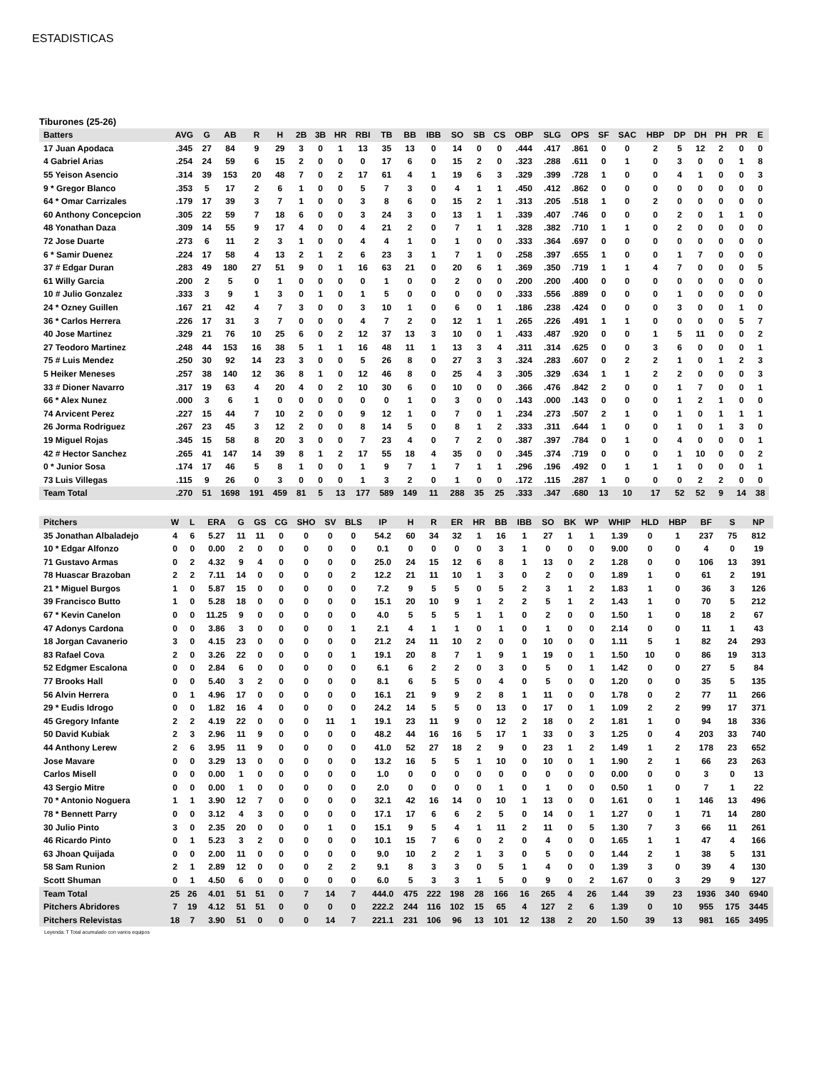ESTADISTICAS
Tiburones (25-26)
| Batters | AVG | G | AB | R | H | 2B | 3B | HR | RBI | TB | BB | IBB | SO | SB | CS | OBP | SLG | OPS | SF | SAC | HBP | DP | DH | PH | PR | E |
| --- | --- | --- | --- | --- | --- | --- | --- | --- | --- | --- | --- | --- | --- | --- | --- | --- | --- | --- | --- | --- | --- | --- | --- | --- | --- | --- |
| 17 Juan Apodaca | .345 | 27 | 84 | 9 | 29 | 3 | 0 | 1 | 13 | 35 | 13 | 0 | 14 | 0 | 0 | .444 | .417 | .861 | 0 | 0 | 2 | 5 | 12 | 2 | 0 | 0 |
| 4 Gabriel Arias | .254 | 24 | 59 | 6 | 15 | 2 | 0 | 0 | 0 | 17 | 6 | 0 | 15 | 2 | 0 | .323 | .288 | .611 | 0 | 1 | 0 | 3 | 0 | 0 | 1 | 8 |
| 55 Yeison Asencio | .314 | 39 | 153 | 20 | 48 | 7 | 0 | 2 | 17 | 61 | 4 | 1 | 19 | 6 | 3 | .329 | .399 | .728 | 1 | 0 | 0 | 4 | 1 | 0 | 0 | 3 |
| 9 * Gregor Blanco | .353 | 5 | 17 | 2 | 6 | 1 | 0 | 0 | 5 | 7 | 3 | 0 | 4 | 1 | 1 | .450 | .412 | .862 | 0 | 0 | 0 | 0 | 0 | 0 | 0 | 0 |
| 64 * Omar Carrizales | .179 | 17 | 39 | 3 | 7 | 1 | 0 | 0 | 3 | 8 | 6 | 0 | 15 | 2 | 1 | .313 | .205 | .518 | 1 | 0 | 2 | 0 | 0 | 0 | 0 | 0 |
| 60 Anthony Concepcion | .305 | 22 | 59 | 7 | 18 | 6 | 0 | 0 | 3 | 24 | 3 | 0 | 13 | 1 | 1 | .339 | .407 | .746 | 0 | 0 | 0 | 2 | 0 | 1 | 1 | 0 |
| 48 Yonathan Daza | .309 | 14 | 55 | 9 | 17 | 4 | 0 | 0 | 4 | 21 | 2 | 0 | 7 | 1 | 1 | .328 | .382 | .710 | 1 | 1 | 0 | 2 | 0 | 0 | 0 | 0 |
| 72 Jose Duarte | .273 | 6 | 11 | 2 | 3 | 1 | 0 | 0 | 4 | 4 | 1 | 0 | 1 | 0 | 0 | .333 | .364 | .697 | 0 | 0 | 0 | 0 | 0 | 0 | 0 | 0 |
| 6 * Samir Duenez | .224 | 17 | 58 | 4 | 13 | 2 | 1 | 2 | 6 | 23 | 3 | 1 | 7 | 1 | 0 | .258 | .397 | .655 | 1 | 0 | 0 | 1 | 7 | 0 | 0 | 0 |
| 37 # Edgar Duran | .283 | 49 | 180 | 27 | 51 | 9 | 0 | 1 | 16 | 63 | 21 | 0 | 20 | 6 | 1 | .369 | .350 | .719 | 1 | 1 | 4 | 7 | 0 | 0 | 0 | 5 |
| 61 Willy Garcia | .200 | 2 | 5 | 0 | 1 | 0 | 0 | 0 | 0 | 1 | 0 | 0 | 2 | 0 | 0 | .200 | .200 | .400 | 0 | 0 | 0 | 0 | 0 | 0 | 0 | 0 |
| 10 # Julio Gonzalez | .333 | 3 | 9 | 1 | 3 | 0 | 1 | 0 | 1 | 5 | 0 | 0 | 0 | 0 | 0 | .333 | .556 | .889 | 0 | 0 | 0 | 1 | 0 | 0 | 0 | 0 |
| 24 * Ozney Guillen | .167 | 21 | 42 | 4 | 7 | 3 | 0 | 0 | 3 | 10 | 1 | 0 | 6 | 0 | 1 | .186 | .238 | .424 | 0 | 0 | 0 | 3 | 0 | 0 | 1 | 0 |
| 36 * Carlos Herrera | .226 | 17 | 31 | 3 | 7 | 0 | 0 | 0 | 4 | 7 | 2 | 0 | 12 | 1 | 1 | .265 | .226 | .491 | 1 | 1 | 0 | 0 | 0 | 0 | 5 | 7 |
| 40 Jose Martinez | .329 | 21 | 76 | 10 | 25 | 6 | 0 | 2 | 12 | 37 | 13 | 3 | 10 | 0 | 1 | .433 | .487 | .920 | 0 | 0 | 1 | 5 | 11 | 0 | 0 | 2 |
| 27 Teodoro Martinez | .248 | 44 | 153 | 16 | 38 | 5 | 1 | 1 | 16 | 48 | 11 | 1 | 13 | 3 | 4 | .311 | .314 | .625 | 0 | 0 | 3 | 6 | 0 | 0 | 0 | 1 |
| 75 # Luis Mendez | .250 | 30 | 92 | 14 | 23 | 3 | 0 | 0 | 5 | 26 | 8 | 0 | 27 | 3 | 3 | .324 | .283 | .607 | 0 | 2 | 2 | 1 | 0 | 1 | 2 | 3 |
| 5 Heiker Meneses | .257 | 38 | 140 | 12 | 36 | 8 | 1 | 0 | 12 | 46 | 8 | 0 | 25 | 4 | 3 | .305 | .329 | .634 | 1 | 1 | 2 | 2 | 0 | 0 | 0 | 3 |
| 33 # Dioner Navarro | .317 | 19 | 63 | 4 | 20 | 4 | 0 | 2 | 10 | 30 | 6 | 0 | 10 | 0 | 0 | .366 | .476 | .842 | 2 | 0 | 0 | 1 | 7 | 0 | 0 | 1 |
| 66 * Alex Nunez | .000 | 3 | 6 | 1 | 0 | 0 | 0 | 0 | 0 | 0 | 1 | 0 | 3 | 0 | 0 | .143 | .000 | .143 | 0 | 0 | 0 | 1 | 2 | 1 | 0 | 0 |
| 74 Arvicent Perez | .227 | 15 | 44 | 7 | 10 | 2 | 0 | 0 | 9 | 12 | 1 | 0 | 7 | 0 | 1 | .234 | .273 | .507 | 2 | 1 | 0 | 1 | 0 | 1 | 1 | 1 |
| 26 Jorma Rodriguez | .267 | 23 | 45 | 3 | 12 | 2 | 0 | 0 | 8 | 14 | 5 | 0 | 8 | 1 | 2 | .333 | .311 | .644 | 1 | 0 | 0 | 1 | 0 | 1 | 3 | 0 |
| 19 Miguel Rojas | .345 | 15 | 58 | 8 | 20 | 3 | 0 | 0 | 7 | 23 | 4 | 0 | 7 | 2 | 0 | .387 | .397 | .784 | 0 | 1 | 0 | 4 | 0 | 0 | 0 | 1 |
| 42 # Hector Sanchez | .265 | 41 | 147 | 14 | 39 | 8 | 1 | 2 | 17 | 55 | 18 | 4 | 35 | 0 | 0 | .345 | .374 | .719 | 0 | 0 | 0 | 1 | 10 | 0 | 0 | 2 |
| 0 * Junior Sosa | .174 | 17 | 46 | 5 | 8 | 1 | 0 | 0 | 1 | 9 | 7 | 1 | 7 | 1 | 1 | .296 | .196 | .492 | 0 | 1 | 1 | 1 | 0 | 0 | 0 | 1 |
| 73 Luis Villegas | .115 | 9 | 26 | 0 | 3 | 0 | 0 | 0 | 1 | 3 | 2 | 0 | 1 | 0 | 0 | .172 | .115 | .287 | 1 | 0 | 0 | 0 | 2 | 2 | 0 | 0 |
| Team Total | .270 | 51 | 1698 | 191 | 459 | 81 | 5 | 13 | 177 | 589 | 149 | 11 | 288 | 35 | 25 | .333 | .347 | .680 | 13 | 10 | 17 | 52 | 52 | 9 | 14 | 38 |
| Pitchers | W | L | ERA | G | GS | CG | SHO | SV | BLS | IP | H | R | ER | HR | BB | IBB | SO | BK | WP | WHIP | HLD | HBP | BF | S | NP |
| --- | --- | --- | --- | --- | --- | --- | --- | --- | --- | --- | --- | --- | --- | --- | --- | --- | --- | --- | --- | --- | --- | --- | --- | --- | --- |
| 35 Jonathan Albaladejo | 4 | 6 | 5.27 | 11 | 11 | 0 | 0 | 0 | 0 | 54.2 | 60 | 34 | 32 | 1 | 16 | 1 | 27 | 1 | 1 | 1.39 | 0 | 1 | 237 | 75 | 812 |
| 10 * Edgar Alfonzo | 0 | 0 | 0.00 | 2 | 0 | 0 | 0 | 0 | 0 | 0.1 | 0 | 0 | 0 | 0 | 3 | 1 | 0 | 0 | 0 | 9.00 | 0 | 0 | 4 | 0 | 19 |
| 71 Gustavo Armas | 0 | 2 | 4.32 | 9 | 4 | 0 | 0 | 0 | 0 | 25.0 | 24 | 15 | 12 | 6 | 8 | 1 | 13 | 0 | 2 | 1.28 | 0 | 0 | 106 | 13 | 391 |
| 78 Huascar Brazoban | 2 | 2 | 7.11 | 14 | 0 | 0 | 0 | 0 | 2 | 12.2 | 21 | 11 | 10 | 1 | 3 | 0 | 2 | 0 | 0 | 1.89 | 1 | 0 | 61 | 2 | 191 |
| 21 * Miguel Burgos | 1 | 0 | 5.87 | 15 | 0 | 0 | 0 | 0 | 0 | 7.2 | 9 | 5 | 5 | 0 | 5 | 2 | 3 | 1 | 2 | 1.83 | 1 | 0 | 36 | 3 | 126 |
| 39 Francisco Butto | 1 | 0 | 5.28 | 18 | 0 | 0 | 0 | 0 | 0 | 15.1 | 20 | 10 | 9 | 1 | 2 | 2 | 5 | 1 | 2 | 1.43 | 1 | 0 | 70 | 5 | 212 |
| 67 * Kevin Canelon | 0 | 0 | 11.25 | 9 | 0 | 0 | 0 | 0 | 0 | 4.0 | 5 | 5 | 5 | 1 | 1 | 0 | 2 | 0 | 0 | 1.50 | 1 | 0 | 18 | 2 | 67 |
| 47 Adonys Cardona | 0 | 0 | 3.86 | 3 | 0 | 0 | 0 | 0 | 1 | 2.1 | 4 | 1 | 1 | 0 | 1 | 0 | 1 | 0 | 0 | 2.14 | 0 | 0 | 11 | 1 | 43 |
| 18 Jorgan Cavanerio | 3 | 0 | 4.15 | 23 | 0 | 0 | 0 | 0 | 0 | 21.2 | 24 | 11 | 10 | 2 | 0 | 0 | 10 | 0 | 0 | 1.11 | 5 | 1 | 82 | 24 | 293 |
| 83 Rafael Cova | 2 | 0 | 3.26 | 22 | 0 | 0 | 0 | 0 | 1 | 19.1 | 20 | 8 | 7 | 1 | 9 | 1 | 19 | 0 | 1 | 1.50 | 10 | 0 | 86 | 19 | 313 |
| 52 Edgmer Escalona | 0 | 0 | 2.84 | 6 | 0 | 0 | 0 | 0 | 0 | 6.1 | 6 | 2 | 2 | 0 | 3 | 0 | 5 | 0 | 1 | 1.42 | 0 | 0 | 27 | 5 | 84 |
| 77 Brooks Hall | 0 | 0 | 5.40 | 3 | 2 | 0 | 0 | 0 | 0 | 8.1 | 6 | 5 | 5 | 0 | 4 | 0 | 5 | 0 | 0 | 1.20 | 0 | 0 | 35 | 5 | 135 |
| 56 Alvin Herrera | 0 | 1 | 4.96 | 17 | 0 | 0 | 0 | 0 | 0 | 16.1 | 21 | 9 | 9 | 2 | 8 | 1 | 11 | 0 | 0 | 1.78 | 0 | 2 | 77 | 11 | 266 |
| 29 * Eudis Idrogo | 0 | 0 | 1.82 | 16 | 4 | 0 | 0 | 0 | 0 | 24.2 | 14 | 5 | 5 | 0 | 13 | 0 | 17 | 0 | 1 | 1.09 | 2 | 2 | 99 | 17 | 371 |
| 45 Gregory Infante | 2 | 2 | 4.19 | 22 | 0 | 0 | 0 | 11 | 1 | 19.1 | 23 | 11 | 9 | 0 | 12 | 2 | 18 | 0 | 2 | 1.81 | 1 | 0 | 94 | 18 | 336 |
| 50 David Kubiak | 2 | 3 | 2.96 | 11 | 9 | 0 | 0 | 0 | 0 | 48.2 | 44 | 16 | 16 | 5 | 17 | 1 | 33 | 0 | 3 | 1.25 | 0 | 4 | 203 | 33 | 740 |
| 44 Anthony Lerew | 2 | 6 | 3.95 | 11 | 9 | 0 | 0 | 0 | 0 | 41.0 | 52 | 27 | 18 | 2 | 9 | 0 | 23 | 1 | 2 | 1.49 | 1 | 2 | 178 | 23 | 652 |
| Jose Mavare | 0 | 0 | 3.29 | 13 | 0 | 0 | 0 | 0 | 0 | 13.2 | 16 | 5 | 5 | 1 | 10 | 0 | 10 | 0 | 1 | 1.90 | 2 | 1 | 66 | 23 | 263 |
| Carlos Misell | 0 | 0 | 0.00 | 1 | 0 | 0 | 0 | 0 | 0 | 1.0 | 0 | 0 | 0 | 0 | 0 | 0 | 0 | 0 | 0 | 0.00 | 0 | 0 | 3 | 0 | 13 |
| 43 Sergio Mitre | 0 | 0 | 0.00 | 1 | 0 | 0 | 0 | 0 | 0 | 2.0 | 0 | 0 | 0 | 0 | 1 | 0 | 1 | 0 | 0 | 0.50 | 1 | 0 | 7 | 1 | 22 |
| 70 * Antonio Noguera | 1 | 1 | 3.90 | 12 | 7 | 0 | 0 | 0 | 0 | 32.1 | 42 | 16 | 14 | 0 | 10 | 1 | 13 | 0 | 0 | 1.61 | 0 | 1 | 146 | 13 | 496 |
| 78 * Bennett Parry | 0 | 0 | 3.12 | 4 | 3 | 0 | 0 | 0 | 0 | 17.1 | 17 | 6 | 6 | 2 | 5 | 0 | 14 | 0 | 1 | 1.27 | 0 | 1 | 71 | 14 | 280 |
| 30 Julio Pinto | 3 | 0 | 2.35 | 20 | 0 | 0 | 0 | 1 | 0 | 15.1 | 9 | 5 | 4 | 1 | 11 | 2 | 11 | 0 | 5 | 1.30 | 7 | 3 | 66 | 11 | 261 |
| 46 Ricardo Pinto | 0 | 1 | 5.23 | 3 | 2 | 0 | 0 | 0 | 0 | 10.1 | 15 | 7 | 6 | 0 | 2 | 0 | 4 | 0 | 0 | 1.65 | 1 | 1 | 47 | 4 | 166 |
| 63 Jhoan Quijada | 0 | 0 | 2.00 | 11 | 0 | 0 | 0 | 0 | 0 | 9.0 | 10 | 2 | 2 | 1 | 3 | 0 | 5 | 0 | 0 | 1.44 | 2 | 1 | 38 | 5 | 131 |
| 58 Sam Runion | 2 | 1 | 2.89 | 12 | 0 | 0 | 0 | 2 | 2 | 9.1 | 8 | 3 | 3 | 0 | 5 | 1 | 4 | 0 | 0 | 1.39 | 3 | 0 | 39 | 4 | 130 |
| Scott Shuman | 0 | 1 | 4.50 | 6 | 0 | 0 | 0 | 0 | 0 | 6.0 | 5 | 3 | 3 | 1 | 5 | 0 | 9 | 0 | 2 | 1.67 | 0 | 3 | 29 | 9 | 127 |
| Team Total | 25 | 26 | 4.01 | 51 | 51 | 0 | 7 | 14 | 7 | 444.0 | 475 | 222 | 198 | 28 | 166 | 16 | 265 | 4 | 26 | 1.44 | 39 | 23 | 1936 | 340 | 6940 |
| Pitchers Abridores | 7 | 19 | 4.12 | 51 | 51 | 0 | 0 | 0 | 0 | 222.2 | 244 | 116 | 102 | 15 | 65 | 4 | 127 | 2 | 6 | 1.39 | 0 | 10 | 955 | 175 | 3445 |
| Pitchers Relevistas | 18 | 7 | 3.90 | 51 | 0 | 0 | 0 | 14 | 7 | 221.1 | 231 | 106 | 96 | 13 | 101 | 12 | 138 | 2 | 20 | 1.50 | 39 | 13 | 981 | 165 | 3495 |
Leyenda: T Total acumulado con varios equipos